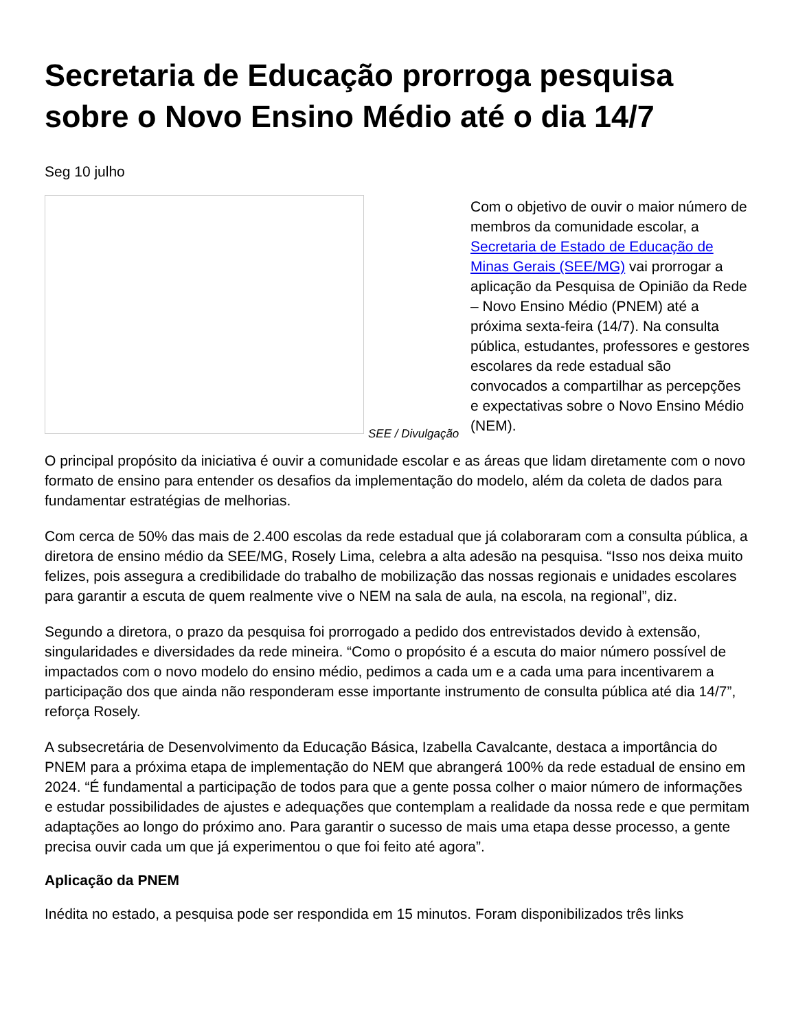Secretaria de Educação prorroga pesquisa sobre o Novo Ensino Médio até o dia 14/7
Seg 10 julho
SEE / Divulgação
Com o objetivo de ouvir o maior número de membros da comunidade escolar, a Secretaria de Estado de Educação de Minas Gerais (SEE/MG) vai prorrogar a aplicação da Pesquisa de Opinião da Rede – Novo Ensino Médio (PNEM) até a próxima sexta-feira (14/7). Na consulta pública, estudantes, professores e gestores escolares da rede estadual são convocados a compartilhar as percepções e expectativas sobre o Novo Ensino Médio (NEM).
O principal propósito da iniciativa é ouvir a comunidade escolar e as áreas que lidam diretamente com o novo formato de ensino para entender os desafios da implementação do modelo, além da coleta de dados para fundamentar estratégias de melhorias.
Com cerca de 50% das mais de 2.400 escolas da rede estadual que já colaboraram com a consulta pública, a diretora de ensino médio da SEE/MG, Rosely Lima, celebra a alta adesão na pesquisa. “Isso nos deixa muito felizes, pois assegura a credibilidade do trabalho de mobilização das nossas regionais e unidades escolares para garantir a escuta de quem realmente vive o NEM na sala de aula, na escola, na regional”, diz.
Segundo a diretora, o prazo da pesquisa foi prorrogado a pedido dos entrevistados devido à extensão, singularidades e diversidades da rede mineira. “Como o propósito é a escuta do maior número possível de impactados com o novo modelo do ensino médio, pedimos a cada um e a cada uma para incentivarem a participação dos que ainda não responderam esse importante instrumento de consulta pública até dia 14/7”, reforça Rosely.
A subsecretária de Desenvolvimento da Educação Básica, Izabella Cavalcante, destaca a importância do PNEM para a próxima etapa de implementação do NEM que abrangerá 100% da rede estadual de ensino em 2024. “É fundamental a participação de todos para que a gente possa colher o maior número de informações e estudar possibilidades de ajustes e adequações que contemplam a realidade da nossa rede e que permitam adaptações ao longo do próximo ano. Para garantir o sucesso de mais uma etapa desse processo, a gente precisa ouvir cada um que já experimentou o que foi feito até agora”.
Aplicação da PNEM
Inédita no estado, a pesquisa pode ser respondida em 15 minutos. Foram disponibilizados três links